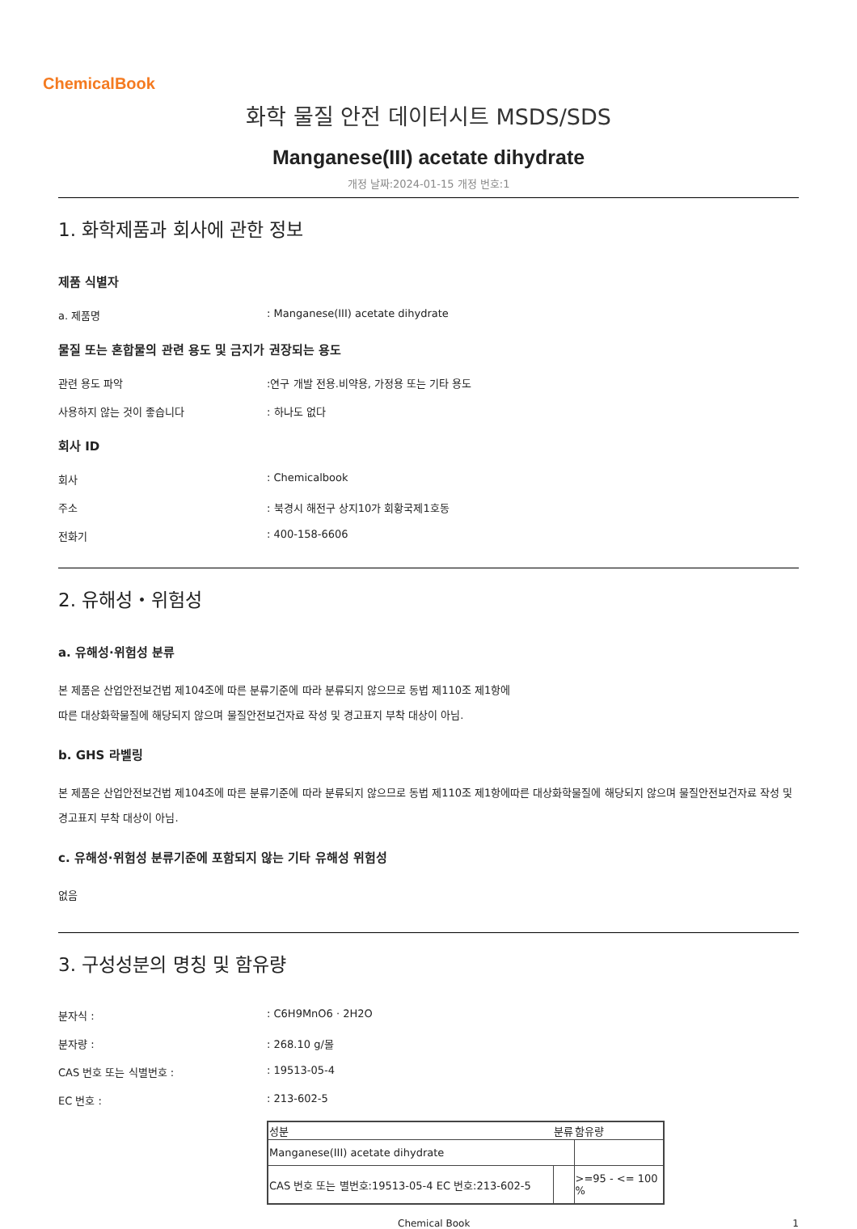ChemicalBook
화학 물질 안전 데이터시트 MSDS/SDS
Manganese(III) acetate dihydrate
개정 날짜:2024-01-15 개정 번호:1
1. 화학제품과 회사에 관한 정보
제품 식별자
a. 제품명: Manganese(III) acetate dihydrate
물질 또는 혼합물의 관련 용도 및 금지가 권장되는 용도
관련 용도 파악:연구 개발 전용.비약용, 가정용 또는 기타 용도
사용하지 않는 것이 좋습니다: 하나도 없다
회사 ID
회사: Chemicalbook
주소: 북경시 해전구 상지10가 회황국제1호동
전화기: 400-158-6606
2. 유해성・위험성
a. 유해성·위험성 분류
본 제품은 산업안전보건법 제104조에 따른 분류기준에 따라 분류되지 않으므로 동법 제110조 제1항에
따른 대상화학물질에 해당되지 않으며 물질안전보건자료 작성 및 경고표지 부착 대상이 아님.
b. GHS 라벨링
본 제품은 산업안전보건법 제104조에 따른 분류기준에 따라 분류되지 않으므로 동법 제110조 제1항에따른 대상화학물질에 해당되지 않으며 물질안전보건자료 작성 및 경고표지 부착 대상이 아님.
c. 유해성·위험성 분류기준에 포함되지 않는 기타 유해성 위험성
없음
3. 구성성분의 명칭 및 함유량
분자식 :: C6H9MnO6 · 2H2O
분자량 :: 268.10 g/몰
CAS 번호 또는 식별번호 :: 19513-05-4
EC 번호 :: 213-602-5
| 성분 | 분류 | 함유량 |
| --- | --- | --- |
| Manganese(III) acetate dihydrate | | |
| CAS 번호 또는 별번호:19513-05-4 EC 번호:213-602-5 | | >=95 - <= 100 % |
Chemical Book 1